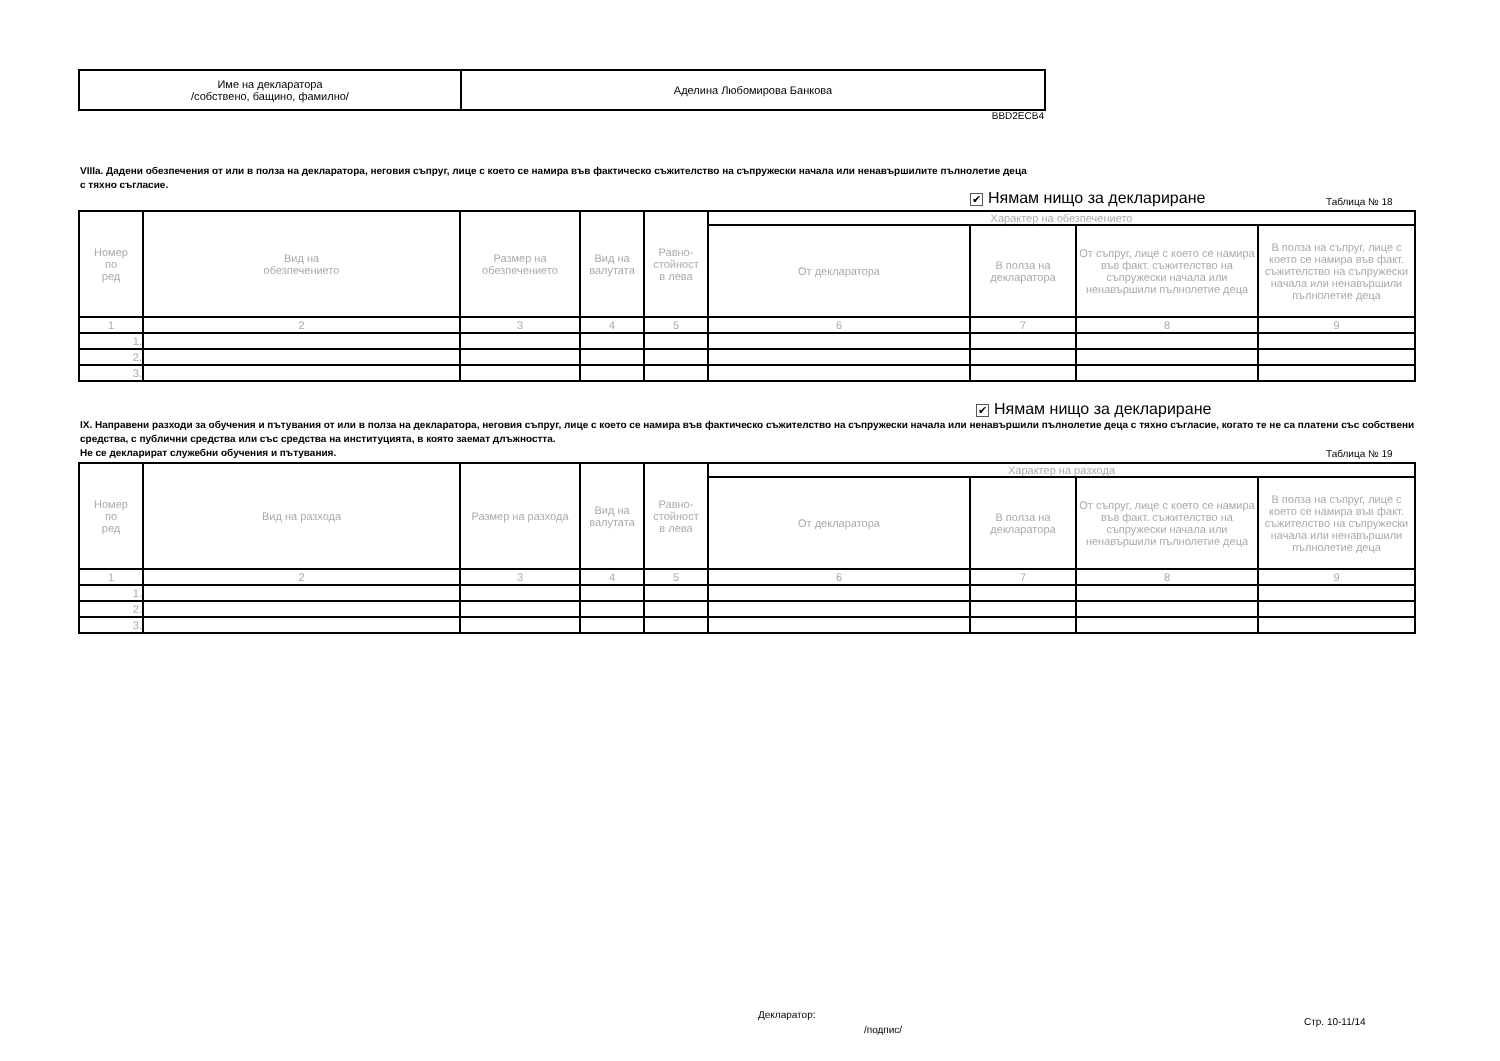| Име на декларатора /собствено, бащино, фамилно/ | Аделина Любомирова Банкова |
BBD2ECB4
VIIIa. Дадени обезпечения от или в полза на декларатора, неговия съпруг, лице с което се намира във фактическо съжителство на съпружески начала или ненавършилите пълнолетие деца
с тяхно съгласие.
✔ Нямам нищо за деклариране Таблица № 18
| Номер по ред | Вид на обезпечението | Размер на обезпечението | Вид на валутата | Равно- стойност в лева | Характер на обезпечението | | | |
| --- | --- | --- | --- | --- | --- | --- | --- | --- |
| | | | | | От декларатора | В полза на декларатора | От съпруг, лице с което се намира във факт. съжителство на съпружески начала или ненавършили пълнолетие деца | В полза на съпруг, лице с което се намира във факт. съжителство на съпружески начала или ненавършили пълнолетие деца |
| 1 | 2 | 3 | 4 | 5 | 6 | 7 | 8 | 9 |
| 1. | | | | | | | | |
| 2. | | | | | | | | |
| 3. | | | | | | | | |
✔ Нямам нищо за деклариране
IX. Направени разходи за обучения и пътувания от или в полза на декларатора, неговия съпруг, лице с което се намира във фактическо съжителство на съпружески начала или ненавършили пълнолетие деца с тяхно съгласие, когато те не са платени със собствени средства, с публични средства или със средства на институцията, в която заемат длъжността.
Не се декларират служебни обучения и пътувания.
Таблица № 19
| Номер по ред | Вид на разхода | Размер на разхода | Вид на валутата | Равно- стойност в лева | Характер на разхода | | | |
| --- | --- | --- | --- | --- | --- | --- | --- | --- |
| | | | | | От декларатора | В полза на декларатора | От съпруг, лице с което се намира във факт. съжителство на съпружески начала или ненавършили пълнолетие деца | В полза на съпруг, лице с което се намира във факт. съжителство на съпружески начала или ненавършили пълнолетие деца |
| 1 | 2 | 3 | 4 | 5 | 6 | 7 | 8 | 9 |
| 1. | | | | | | | | |
| 2. | | | | | | | | |
| 3. | | | | | | | | |
Декларатор:
Стр. 10-11/14
/подпис/